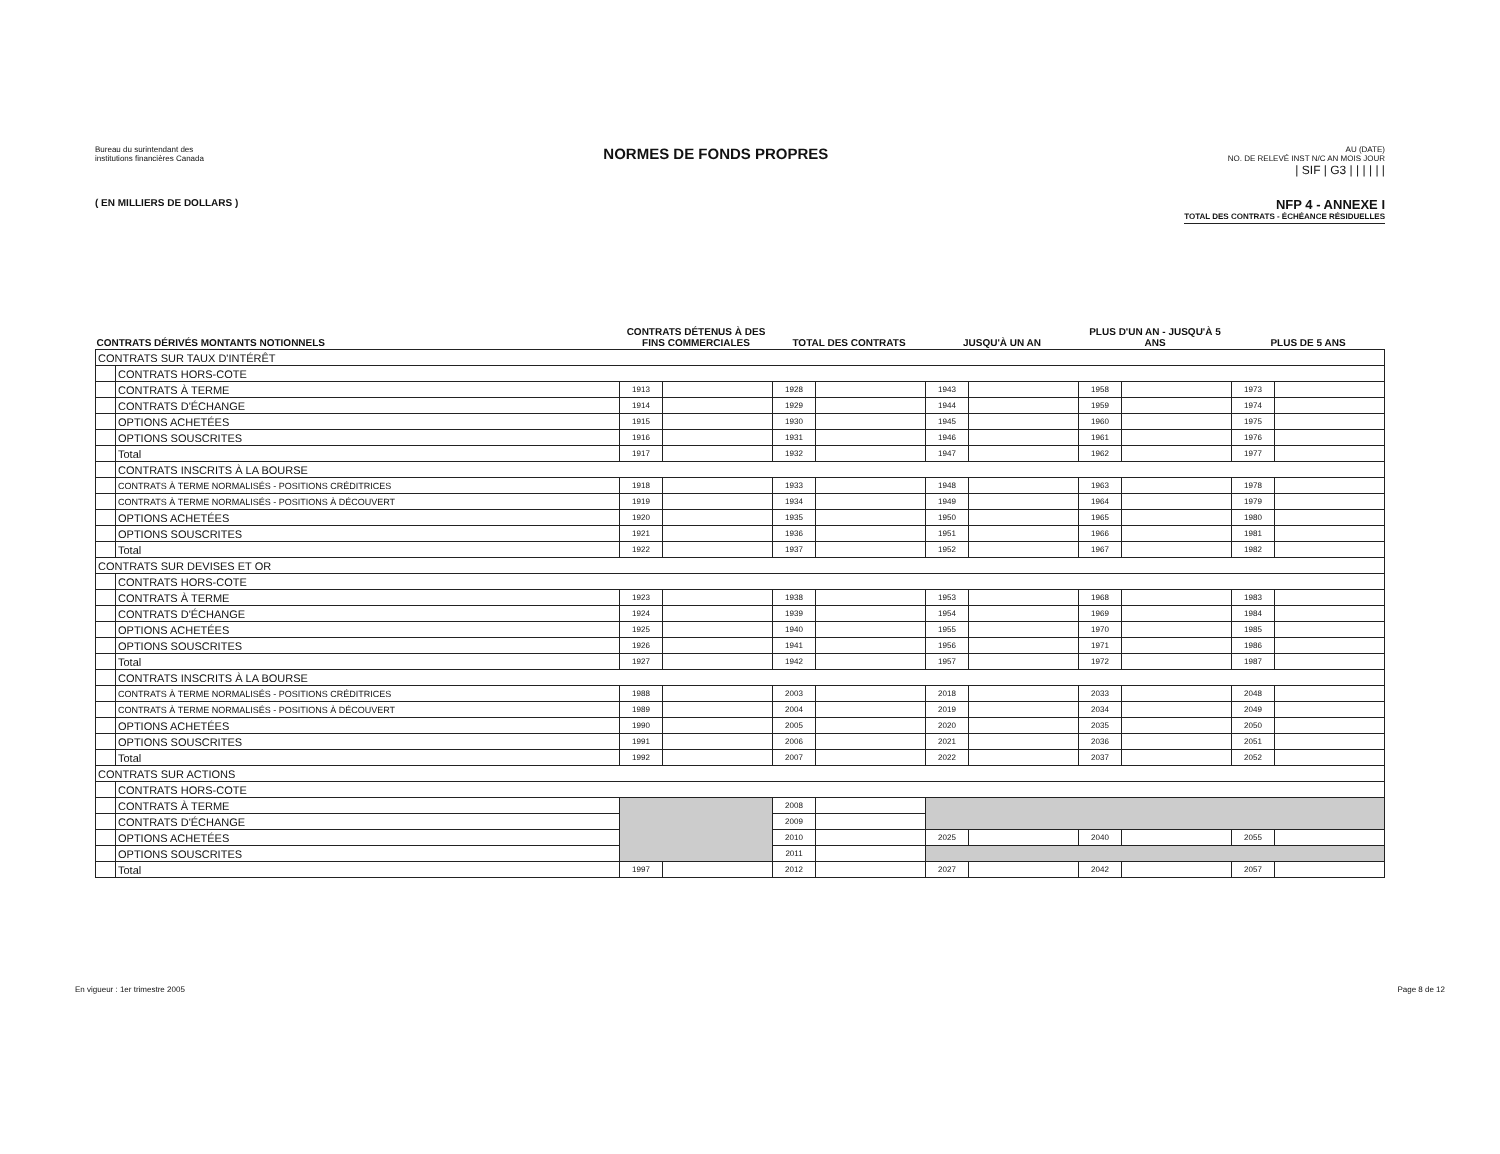Bureau du surintendant des
institutions financières Canada
NORMES DE FONDS PROPRES
AU (DATE)
NO. DE RELEVÉ INST N/C AN MOIS JOUR
| SIF | G3 | | | | | |
( EN MILLIERS DE DOLLARS )
NFP 4 - ANNEXE I
TOTAL DES CONTRATS - ÉCHÉANCE RÉSIDUELLES
| CONTRATS DÉRIVÉS MONTANTS NOTIONNELS | | | CONTRATS DÉTENUS À DES FINS COMMERCIALES | | TOTAL DES CONTRATS | | JUSQU'À UN AN | | PLUS D'UN AN - JUSQU'À 5 ANS | | PLUS DE 5 ANS | |
| --- | --- | --- | --- | --- | --- | --- | --- | --- | --- | --- | --- | --- |
| CONTRATS SUR TAUX D'INTÉRÊT | | | | | | | | | | | | |
| | CONTRATS HORS-COTE | | | | | | | | | | | |
| | | CONTRATS À TERME | 1913 | | 1928 | | 1943 | | 1958 | | 1973 | |
| | | CONTRATS D'ÉCHANGE | 1914 | | 1929 | | 1944 | | 1959 | | 1974 | |
| | | OPTIONS ACHETÉES | 1915 | | 1930 | | 1945 | | 1960 | | 1975 | |
| | | OPTIONS SOUSCRITES | 1916 | | 1931 | | 1946 | | 1961 | | 1976 | |
| | | Total | 1917 | | 1932 | | 1947 | | 1962 | | 1977 | |
| | CONTRATS INSCRITS À LA BOURSE | | | | | | | | | | | |
| | | CONTRATS À TERME NORMALISÉS - POSITIONS CRÉDITRICES | 1918 | | 1933 | | 1948 | | 1963 | | 1978 | |
| | | CONTRATS À TERME NORMALISÉS - POSITIONS À DÉCOUVERT | 1919 | | 1934 | | 1949 | | 1964 | | 1979 | |
| | | OPTIONS ACHETÉES | 1920 | | 1935 | | 1950 | | 1965 | | 1980 | |
| | | OPTIONS SOUSCRITES | 1921 | | 1936 | | 1951 | | 1966 | | 1981 | |
| | | Total | 1922 | | 1937 | | 1952 | | 1967 | | 1982 | |
| CONTRATS SUR DEVISES ET OR | | | | | | | | | | | | |
| | CONTRATS HORS-COTE | | | | | | | | | | | |
| | | CONTRATS À TERME | 1923 | | 1938 | | 1953 | | 1968 | | 1983 | |
| | | CONTRATS D'ÉCHANGE | 1924 | | 1939 | | 1954 | | 1969 | | 1984 | |
| | | OPTIONS ACHETÉES | 1925 | | 1940 | | 1955 | | 1970 | | 1985 | |
| | | OPTIONS SOUSCRITES | 1926 | | 1941 | | 1956 | | 1971 | | 1986 | |
| | | Total | 1927 | | 1942 | | 1957 | | 1972 | | 1987 | |
| | CONTRATS INSCRITS À LA BOURSE | | | | | | | | | | | |
| | | CONTRATS À TERME NORMALISÉS - POSITIONS CRÉDITRICES | 1988 | | 2003 | | 2018 | | 2033 | | 2048 | |
| | | CONTRATS À TERME NORMALISÉS - POSITIONS À DÉCOUVERT | 1989 | | 2004 | | 2019 | | 2034 | | 2049 | |
| | | OPTIONS ACHETÉES | 1990 | | 2005 | | 2020 | | 2035 | | 2050 | |
| | | OPTIONS SOUSCRITES | 1991 | | 2006 | | 2021 | | 2036 | | 2051 | |
| | | Total | 1992 | | 2007 | | 2022 | | 2037 | | 2052 | |
| CONTRATS SUR ACTIONS | | | | | | | | | | | | |
| | CONTRATS HORS-COTE | | | | | | | | | | | |
| | | CONTRATS À TERME | | | 2008 | | | | | | | |
| | | CONTRATS D'ÉCHANGE | | | 2009 | | | | | | | |
| | | OPTIONS ACHETÉES | | | 2010 | | 2025 | | 2040 | | 2055 | |
| | | OPTIONS SOUSCRITES | | | 2011 | | | | | | | |
| | | Total | 1997 | | 2012 | | 2027 | | 2042 | | 2057 | |
En vigueur : 1er trimestre 2005 Page 8 de 12